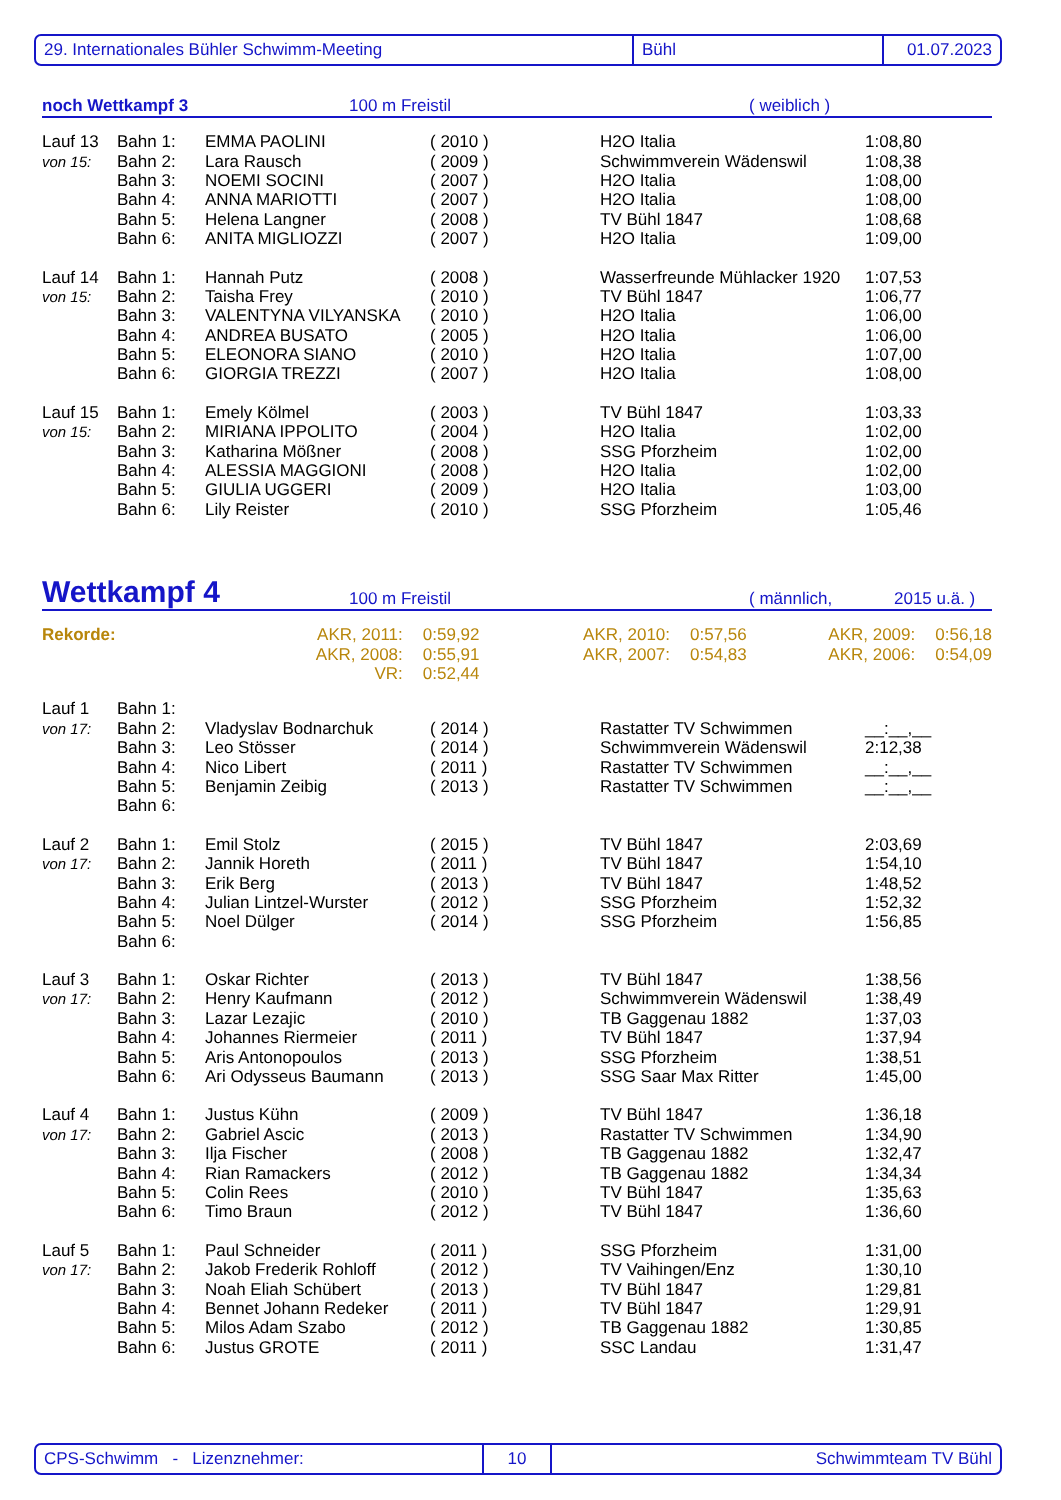29. Internationales Bühler Schwimm-Meeting Bühl 01.07.2023
noch Wettkampf 3 100 m Freistil ( weiblich )
| Lauf 13 | Bahn 1: | EMMA PAOLINI | ( 2010 ) | H2O Italia | 1:08,80 |
| von 15: | Bahn 2: | Lara Rausch | ( 2009 ) | Schwimmverein Wädenswil | 1:08,38 |
| | Bahn 3: | NOEMI SOCINI | ( 2007 ) | H2O Italia | 1:08,00 |
| | Bahn 4: | ANNA MARIOTTI | ( 2007 ) | H2O Italia | 1:08,00 |
| | Bahn 5: | Helena Langner | ( 2008 ) | TV Bühl 1847 | 1:08,68 |
| | Bahn 6: | ANITA MIGLIOZZI | ( 2007 ) | H2O Italia | 1:09,00 |
| Lauf 14 | Bahn 1: | Hannah Putz | ( 2008 ) | Wasserfreunde Mühlacker 1920 | 1:07,53 |
| von 15: | Bahn 2: | Taisha Frey | ( 2010 ) | TV Bühl 1847 | 1:06,77 |
| | Bahn 3: | VALENTYNA VILYANSKA | ( 2010 ) | H2O Italia | 1:06,00 |
| | Bahn 4: | ANDREA BUSATO | ( 2005 ) | H2O Italia | 1:06,00 |
| | Bahn 5: | ELEONORA SIANO | ( 2010 ) | H2O Italia | 1:07,00 |
| | Bahn 6: | GIORGIA TREZZI | ( 2007 ) | H2O Italia | 1:08,00 |
| Lauf 15 | Bahn 1: | Emely Kölmel | ( 2003 ) | TV Bühl 1847 | 1:03,33 |
| von 15: | Bahn 2: | MIRIANA IPPOLITO | ( 2004 ) | H2O Italia | 1:02,00 |
| | Bahn 3: | Katharina Mößner | ( 2008 ) | SSG Pforzheim | 1:02,00 |
| | Bahn 4: | ALESSIA MAGGIONI | ( 2008 ) | H2O Italia | 1:02,00 |
| | Bahn 5: | GIULIA UGGERI | ( 2009 ) | H2O Italia | 1:03,00 |
| | Bahn 6: | Lily Reister | ( 2010 ) | SSG Pforzheim | 1:05,46 |
Wettkampf 4 100 m Freistil ( männlich, 2015 u.ä. )
| Rekorde: | AKR, 2011: | 0:59,92 | AKR, 2010: | 0:57,56 | AKR, 2009: | 0:56,18 |
| | AKR, 2008: | 0:55,91 | AKR, 2007: | 0:54,83 | AKR, 2006: | 0:54,09 |
| | VR: | 0:52,44 | | | | |
| Lauf 1 | Bahn 1: | | | | |
| von 17: | Bahn 2: | Vladyslav Bodnarchuk | ( 2014 ) | Rastatter TV Schwimmen | __:__,__ |
| | Bahn 3: | Leo Stösser | ( 2014 ) | Schwimmverein Wädenswil | 2:12,38 |
| | Bahn 4: | Nico Libert | ( 2011 ) | Rastatter TV Schwimmen | __:__,__ |
| | Bahn 5: | Benjamin Zeibig | ( 2013 ) | Rastatter TV Schwimmen | __:__,__ |
| | Bahn 6: | | | | |
| Lauf 2 | Bahn 1: | Emil Stolz | ( 2015 ) | TV Bühl 1847 | 2:03,69 |
| von 17: | Bahn 2: | Jannik Horeth | ( 2011 ) | TV Bühl 1847 | 1:54,10 |
| | Bahn 3: | Erik Berg | ( 2013 ) | TV Bühl 1847 | 1:48,52 |
| | Bahn 4: | Julian Lintzel-Wurster | ( 2012 ) | SSG Pforzheim | 1:52,32 |
| | Bahn 5: | Noel Dülger | ( 2014 ) | SSG Pforzheim | 1:56,85 |
| | Bahn 6: | | | | |
| Lauf 3 | Bahn 1: | Oskar Richter | ( 2013 ) | TV Bühl 1847 | 1:38,56 |
| von 17: | Bahn 2: | Henry Kaufmann | ( 2012 ) | Schwimmverein Wädenswil | 1:38,49 |
| | Bahn 3: | Lazar Lezajic | ( 2010 ) | TB Gaggenau 1882 | 1:37,03 |
| | Bahn 4: | Johannes Riermeier | ( 2011 ) | TV Bühl 1847 | 1:37,94 |
| | Bahn 5: | Aris Antonopoulos | ( 2013 ) | SSG Pforzheim | 1:38,51 |
| | Bahn 6: | Ari Odysseus Baumann | ( 2013 ) | SSG Saar Max Ritter | 1:45,00 |
| Lauf 4 | Bahn 1: | Justus Kühn | ( 2009 ) | TV Bühl 1847 | 1:36,18 |
| von 17: | Bahn 2: | Gabriel Ascic | ( 2013 ) | Rastatter TV Schwimmen | 1:34,90 |
| | Bahn 3: | Ilja Fischer | ( 2008 ) | TB Gaggenau 1882 | 1:32,47 |
| | Bahn 4: | Rian Ramackers | ( 2012 ) | TB Gaggenau 1882 | 1:34,34 |
| | Bahn 5: | Colin Rees | ( 2010 ) | TV Bühl 1847 | 1:35,63 |
| | Bahn 6: | Timo Braun | ( 2012 ) | TV Bühl 1847 | 1:36,60 |
| Lauf 5 | Bahn 1: | Paul Schneider | ( 2011 ) | SSG Pforzheim | 1:31,00 |
| von 17: | Bahn 2: | Jakob Frederik Rohloff | ( 2012 ) | TV Vaihingen/Enz | 1:30,10 |
| | Bahn 3: | Noah Eliah Schübert | ( 2013 ) | TV Bühl 1847 | 1:29,81 |
| | Bahn 4: | Bennet Johann Redeker | ( 2011 ) | TV Bühl 1847 | 1:29,91 |
| | Bahn 5: | Milos Adam Szabo | ( 2012 ) | TB Gaggenau 1882 | 1:30,85 |
| | Bahn 6: | Justus GROTE | ( 2011 ) | SSC Landau | 1:31,47 |
CPS-Schwimm - Lizenznehmer: 10 Schwimmteam TV Bühl